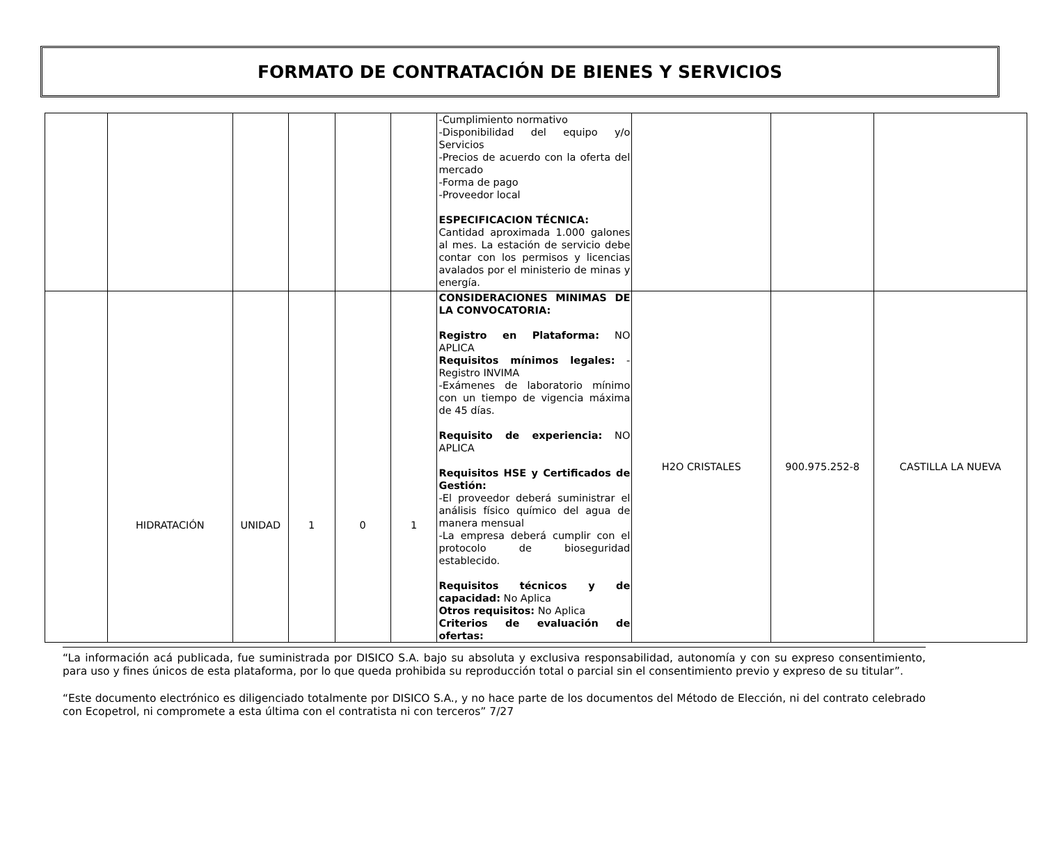FORMATO DE CONTRATACIÓN DE BIENES Y SERVICIOS
| | | | | | | -Cumplimiento normativo -Disponibilidad del equipo y/o Servicios -Precios de acuerdo con la oferta del mercado -Forma de pago -Proveedor local ESPECIFICACION TÉCNICA: Cantidad aproximada 1.000 galones al mes. La estación de servicio debe contar con los permisos y licencias avalados por el ministerio de minas y energía. | | | |
| | HIDRATACIÓN | UNIDAD | 1 | 0 | 1 | CONSIDERACIONES MINIMAS DE LA CONVOCATORIA: Registro en Plataforma: NO APLICA Requisitos mínimos legales: -Registro INVIMA -Exámenes de laboratorio mínimo con un tiempo de vigencia máxima de 45 días. Requisito de experiencia: NO APLICA Requisitos HSE y Certificados de Gestión: -El proveedor deberá suministrar el análisis físico químico del agua de manera mensual -La empresa deberá cumplir con el protocolo de bioseguridad establecido. Requisitos técnicos y de capacidad: No Aplica Otros requisitos: No Aplica Criterios de evaluación de ofertas: | H2O CRISTALES | 900.975.252-8 | CASTILLA LA NUEVA |
“La información acá publicada, fue suministrada por DISICO S.A. bajo su absoluta y exclusiva responsabilidad, autonomía y con su expreso consentimiento, para uso y fines únicos de esta plataforma, por lo que queda prohibida su reproducción total o parcial sin el consentimiento previo y expreso de su titular”.
“Este documento electrónico es diligenciado totalmente por DISICO S.A., y no hace parte de los documentos del Método de Elección, ni del contrato celebrado con Ecopetrol, ni compromete a esta última con el contratista ni con terceros” 7/27